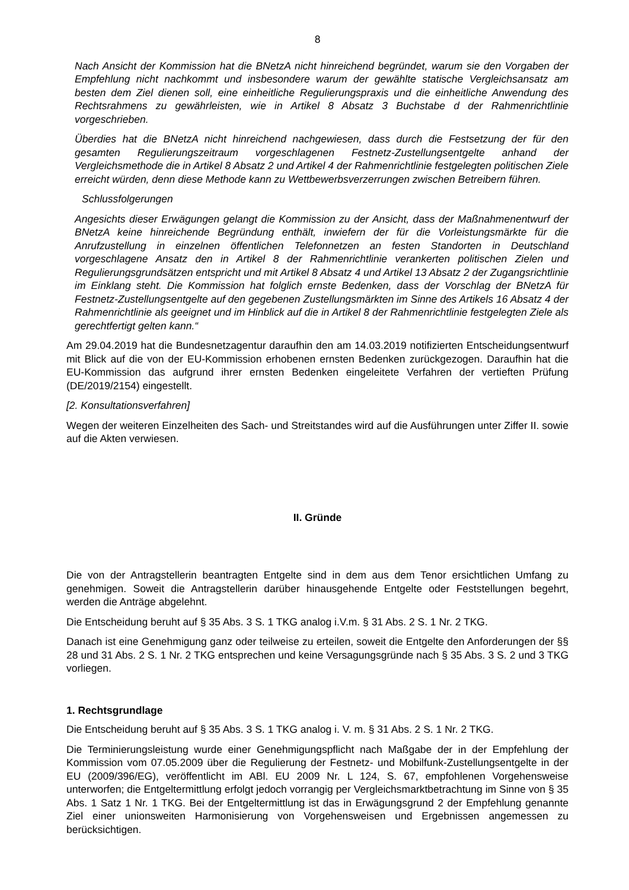8
Nach Ansicht der Kommission hat die BNetzA nicht hinreichend begründet, warum sie den Vorgaben der Empfehlung nicht nachkommt und insbesondere warum der gewählte statische Vergleichsansatz am besten dem Ziel dienen soll, eine einheitliche Regulierungspraxis und die einheitliche Anwendung des Rechtsrahmens zu gewährleisten, wie in Artikel 8 Absatz 3 Buchstabe d der Rahmenrichtlinie vorgeschrieben.
Überdies hat die BNetzA nicht hinreichend nachgewiesen, dass durch die Festsetzung der für den gesamten Regulierungszeitraum vorgeschlagenen Festnetz-Zustellungsentgelte anhand der Vergleichsmethode die in Artikel 8 Absatz 2 und Artikel 4 der Rahmenrichtlinie festgelegten politischen Ziele erreicht würden, denn diese Methode kann zu Wettbewerbsverzerrungen zwischen Betreibern führen.
Schlussfolgerungen
Angesichts dieser Erwägungen gelangt die Kommission zu der Ansicht, dass der Maßnahmenentwurf der BNetzA keine hinreichende Begründung enthält, inwiefern der für die Vorleistungsmärkte für die Anrufzustellung in einzelnen öffentlichen Telefonnetzen an festen Standorten in Deutschland vorgeschlagene Ansatz den in Artikel 8 der Rahmenrichtlinie verankerten politischen Zielen und Regulierungsgrundsätzen entspricht und mit Artikel 8 Absatz 4 und Artikel 13 Absatz 2 der Zugangsrichtlinie im Einklang steht. Die Kommission hat folglich ernste Bedenken, dass der Vorschlag der BNetzA für Festnetz-Zustellungsentgelte auf den gegebenen Zustellungsmärkten im Sinne des Artikels 16 Absatz 4 der Rahmenrichtlinie als geeignet und im Hinblick auf die in Artikel 8 der Rahmenrichtlinie festgelegten Ziele als gerechtfertigt gelten kann.“
Am 29.04.2019 hat die Bundesnetzagentur daraufhin den am 14.03.2019 notifizierten Entscheidungsentwurf mit Blick auf die von der EU-Kommission erhobenen ernsten Bedenken zurückgezogen. Daraufhin hat die EU-Kommission das aufgrund ihrer ernsten Bedenken eingeleitete Verfahren der vertieften Prüfung (DE/2019/2154) eingestellt.
[2. Konsultationsverfahren]
Wegen der weiteren Einzelheiten des Sach- und Streitstandes wird auf die Ausführungen unter Ziffer II. sowie auf die Akten verwiesen.
II. Gründe
Die von der Antragstellerin beantragten Entgelte sind in dem aus dem Tenor ersichtlichen Umfang zu genehmigen. Soweit die Antragstellerin darüber hinausgehende Entgelte oder Feststellungen begehrt, werden die Anträge abgelehnt.
Die Entscheidung beruht auf § 35 Abs. 3 S. 1 TKG analog i.V.m. § 31 Abs. 2 S. 1 Nr. 2 TKG.
Danach ist eine Genehmigung ganz oder teilweise zu erteilen, soweit die Entgelte den Anforderungen der §§ 28 und 31 Abs. 2 S. 1 Nr. 2 TKG entsprechen und keine Versagungsgründe nach § 35 Abs. 3 S. 2 und 3 TKG vorliegen.
1. Rechtsgrundlage
Die Entscheidung beruht auf § 35 Abs. 3 S. 1 TKG analog i. V. m. § 31 Abs. 2 S. 1 Nr. 2 TKG.
Die Terminierungsleistung wurde einer Genehmigungspflicht nach Maßgabe der in der Empfehlung der Kommission vom 07.05.2009 über die Regulierung der Festnetz- und Mobilfunk-Zustellungsentgelte in der EU (2009/396/EG), veröffentlicht im ABl. EU 2009 Nr. L 124, S. 67, empfohlenen Vorgehensweise unterworfen; die Entgeltermittlung erfolgt jedoch vorrangig per Vergleichsmarktbetrachtung im Sinne von § 35 Abs. 1 Satz 1 Nr. 1 TKG. Bei der Entgeltermittlung ist das in Erwägungsgrund 2 der Empfehlung genannte Ziel einer unionsweiten Harmonisierung von Vorgehensweisen und Ergebnissen angemessen zu berücksichtigen.